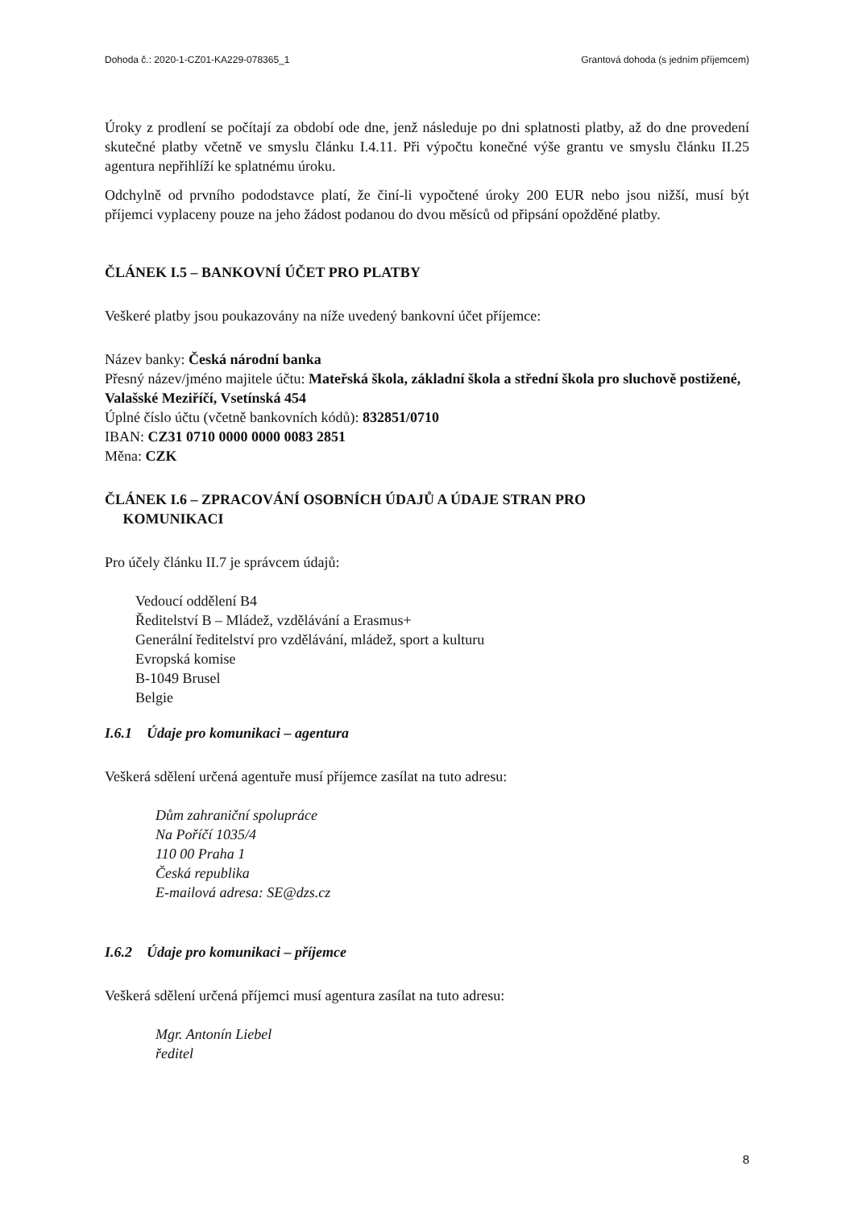Dohoda č.: 2020-1-CZ01-KA229-078365_1 Grantová dohoda (s jedním příjemcem)
Úroky z prodlení se počítají za období ode dne, jenž následuje po dni splatnosti platby, až do dne provedení skutečné platby včetně ve smyslu článku I.4.11. Při výpočtu konečné výše grantu ve smyslu článku II.25 agentura nepřihlíží ke splatnému úroku.
Odchylně od prvního pododstavce platí, že činí-li vypočtené úroky 200 EUR nebo jsou nižší, musí být příjemci vyplaceny pouze na jeho žádost podanou do dvou měsíců od připsání opožděné platby.
ČLÁNEK I.5 – BANKOVNÍ ÚČET PRO PLATBY
Veškeré platby jsou poukazovány na níže uvedený bankovní účet příjemce:
Název banky: Česká národní banka
Přesný název/jméno majitele účtu: Mateřská škola, základní škola a střední škola pro sluchově postižené, Valašské Meziříčí, Vsetínská 454
Úplné číslo účtu (včetně bankovních kódů): 832851/0710
IBAN: CZ31 0710 0000 0000 0083 2851
Měna: CZK
ČLÁNEK I.6 – ZPRACOVÁNÍ OSOBNÍCH ÚDAJŮ A ÚDAJE STRAN PRO
KOMUNIKACI
Pro účely článku II.7 je správcem údajů:
Vedoucí oddělení B4
Ředitelství B – Mládež, vzdělávání a Erasmus+
Generální ředitelství pro vzdělávání, mládež, sport a kulturu
Evropská komise
B-1049 Brusel
Belgie
I.6.1 Údaje pro komunikaci – agentura
Veškerá sdělení určená agentuře musí příjemce zasílat na tuto adresu:
Dům zahraniční spolupráce
Na Poříčí 1035/4
110 00 Praha 1
Česká republika
E-mailová adresa: SE@dzs.cz
I.6.2 Údaje pro komunikaci – příjemce
Veškerá sdělení určená příjemci musí agentura zasílat na tuto adresu:
Mgr. Antonín Liebel
ředitel
8